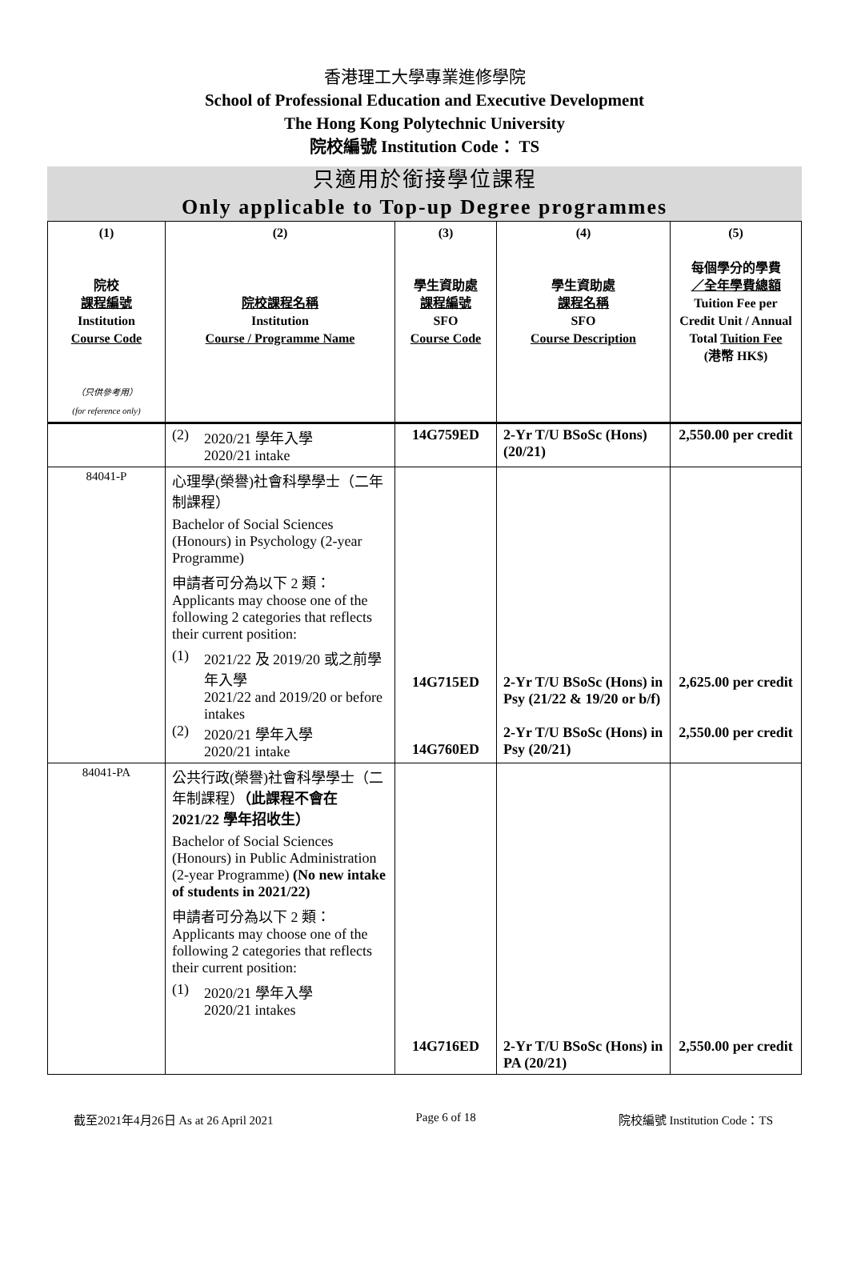香港理工大學專業進修學院
School of Professional Education and Executive Development
The Hong Kong Polytechnic University
院校編號 Institution Code： TS
只適用於銜接學位課程
Only applicable to Top-up Degree programmes
| (1) 院校 課程編號 Institution Course Code （只供參考用） (for reference only) | (2) 院校課程名稱 Institution Course / Programme Name | (3) 學生資助處 課程編號 SFO Course Code | (4) 學生資助處 課程名稱 SFO Course Description | (5) 每個學分的學費 ／全年學費總額 Tuition Fee per Credit Unit / Annual Total Tuition Fee (港幣 HK$) |
| --- | --- | --- | --- | --- |
| | (2) 2020/21 學年入學 2020/21 intake | 14G759ED | 2-Yr T/U BSoSc (Hons)(20/21) | 2,550.00 per credit |
| 84041-P | 心理學(榮譽)社會科學學士（二年制課程） Bachelor of Social Sciences (Honours) in Psychology (2-year Programme) 申請者可分為以下 2 類： Applicants may choose one of the following 2 categories that reflects their current position: (1) 2021/22 及 2019/20 或之前學年入學 2021/22 and 2019/20 or before intakes (2) 2020/21 學年入學 2020/21 intake | 14G715ED 14G760ED | 2-Yr T/U BSoSc (Hons) in Psy (21/22 & 19/20 or b/f) 2-Yr T/U BSoSc (Hons) in Psy (20/21) | 2,625.00 per credit 2,550.00 per credit |
| 84041-PA | 公共行政(榮譽)社會科學學士（二年制課程） （此課程不會在 2021/22 學年招收生） Bachelor of Social Sciences (Honours) in Public Administration (2-year Programme) (No new intake of students in 2021/22) 申請者可分為以下 2 類： Applicants may choose one of the following 2 categories that reflects their current position: (1) 2020/21 學年入學 2020/21 intakes | 14G716ED | 2-Yr T/U BSoSc (Hons) in PA (20/21) | 2,550.00 per credit |
截至2021年4月26日 As at 26 April 2021 Page 6 of 18 院校編號 Institution Code：TS